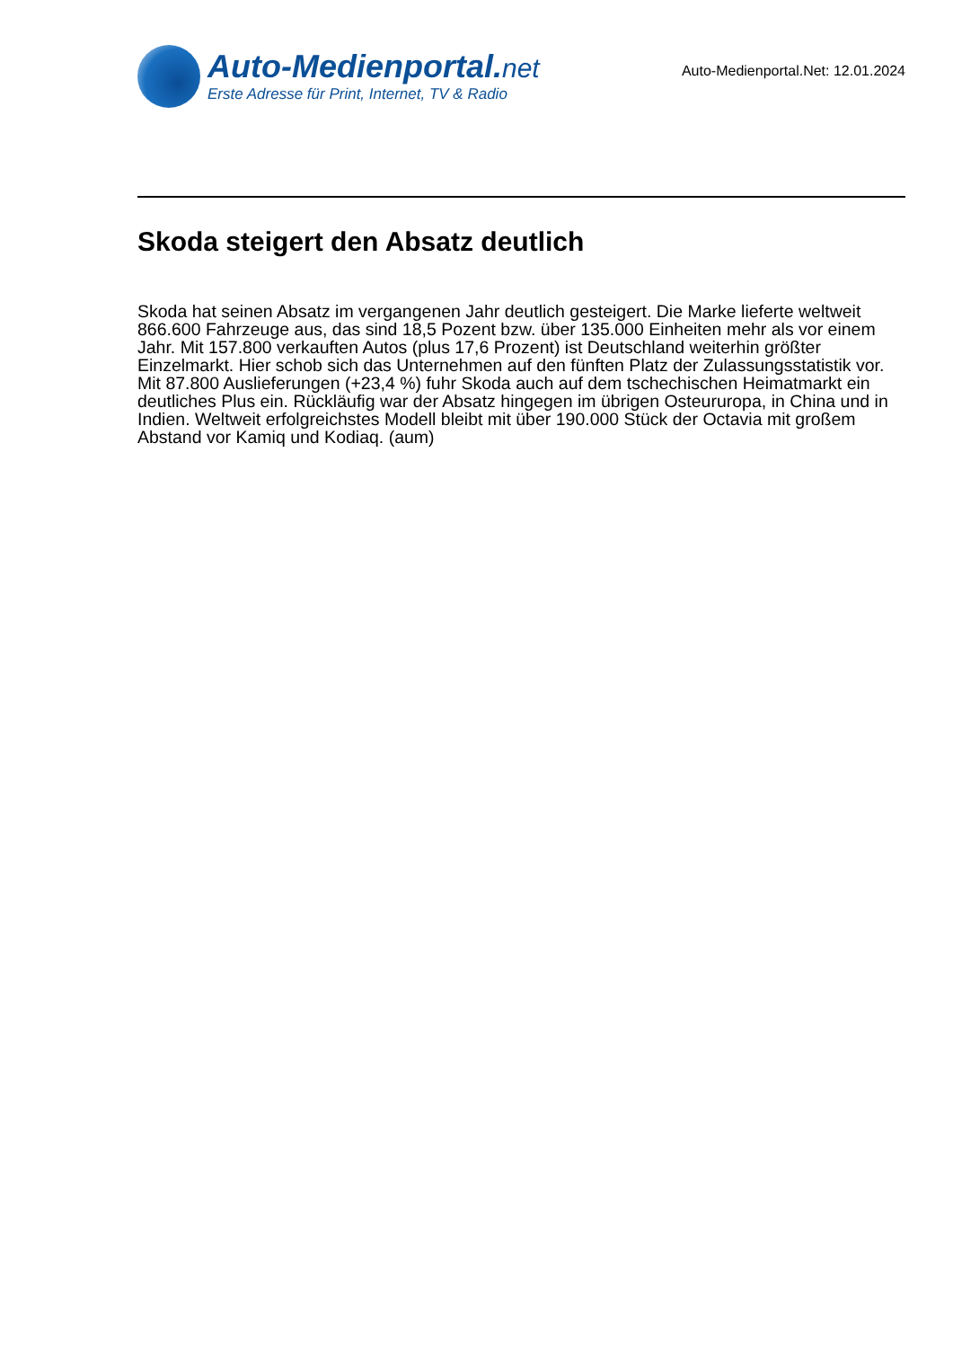Auto-Medienportal.net
Erste Adresse für Print, Internet, TV & Radio
Auto-Medienportal.Net: 12.01.2024
Skoda steigert den Absatz deutlich
Skoda hat seinen Absatz im vergangenen Jahr deutlich gesteigert. Die Marke lieferte weltweit 866.600 Fahrzeuge aus, das sind 18,5 Pozent bzw. über 135.000 Einheiten mehr als vor einem Jahr. Mit 157.800 verkauften Autos (plus 17,6 Prozent) ist Deutschland weiterhin größter Einzelmarkt. Hier schob sich das Unternehmen auf den fünften Platz der Zulassungsstatistik vor. Mit 87.800 Auslieferungen (+23,4 %) fuhr Skoda auch auf dem tschechischen Heimatmarkt ein deutliches Plus ein. Rückläufig war der Absatz hingegen im übrigen Osteururopa, in China und in Indien. Weltweit erfolgreichstes Modell bleibt mit über 190.000 Stück der Octavia mit großem Abstand vor Kamiq und Kodiaq. (aum)